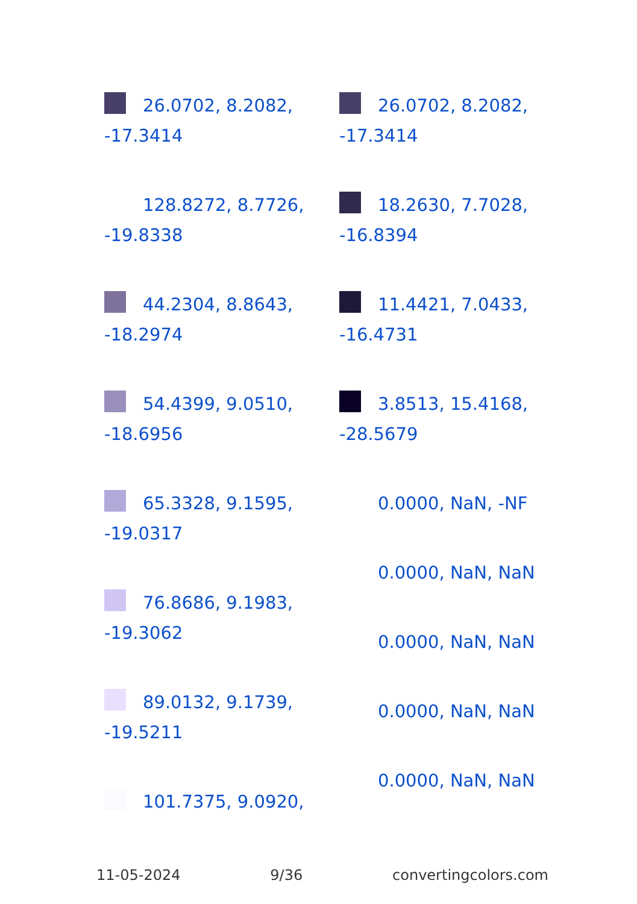26.0702, 8.2082,
-17.3414
128.8272, 8.7726,
-19.8338
44.2304, 8.8643,
-18.2974
54.4399, 9.0510,
-18.6956
65.3328, 9.1595,
-19.0317
76.8686, 9.1983,
-19.3062
89.0132, 9.1739,
-19.5211
101.7375, 9.0920,
26.0702, 8.2082,
-17.3414
18.2630, 7.7028,
-16.8394
11.4421, 7.0433,
-16.4731
3.8513, 15.4168,
-28.5679
0.0000, NaN, -NF
0.0000, NaN, NaN
0.0000, NaN, NaN
0.0000, NaN, NaN
0.0000, NaN, NaN
11-05-2024 9/36 convertingcolors.com